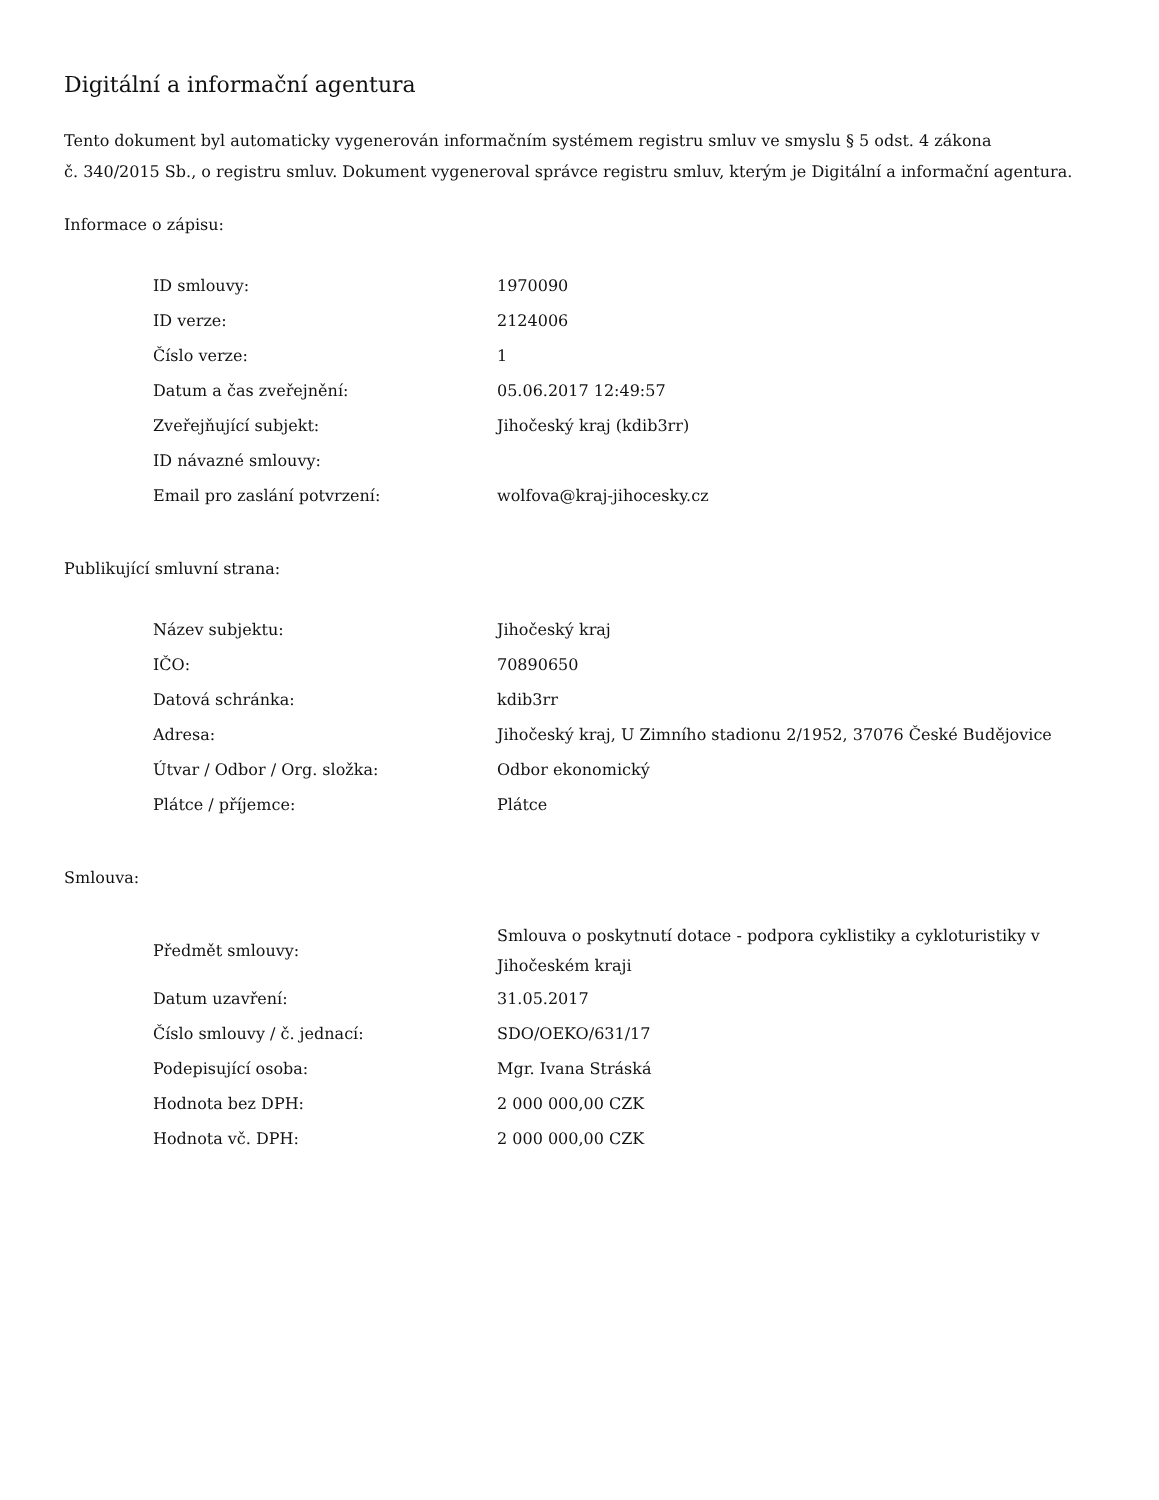Digitální a informační agentura
Tento dokument byl automaticky vygenerován informačním systémem registru smluv ve smyslu § 5 odst. 4 zákona
č. 340/2015 Sb., o registru smluv. Dokument vygeneroval správce registru smluv, kterým je Digitální a informační agentura.
Informace o zápisu:
| ID smlouvy: | 1970090 |
| ID verze: | 2124006 |
| Číslo verze: | 1 |
| Datum a čas zveřejnění: | 05.06.2017 12:49:57 |
| Zveřejňující subjekt: | Jihočeský kraj (kdib3rr) |
| ID návazné smlouvy: | |
| Email pro zaslání potvrzení: | wolfova@kraj-jihocesky.cz |
Publikující smluvní strana:
| Název subjektu: | Jihočeský kraj |
| IČO: | 70890650 |
| Datová schránka: | kdib3rr |
| Adresa: | Jihočeský kraj, U Zimního stadionu 2/1952, 37076 České Budějovice |
| Útvar / Odbor / Org. složka: | Odbor ekonomický |
| Plátce / příjemce: | Plátce |
Smlouva:
| Předmět smlouvy: | Smlouva o poskytnutí dotace - podpora cyklistiky a cykloturistiky v Jihočeském kraji |
| Datum uzavření: | 31.05.2017 |
| Číslo smlouvy / č. jednací: | SDO/OEKO/631/17 |
| Podepisující osoba: | Mgr. Ivana Stráská |
| Hodnota bez DPH: | 2 000 000,00 CZK |
| Hodnota vč. DPH: | 2 000 000,00 CZK |